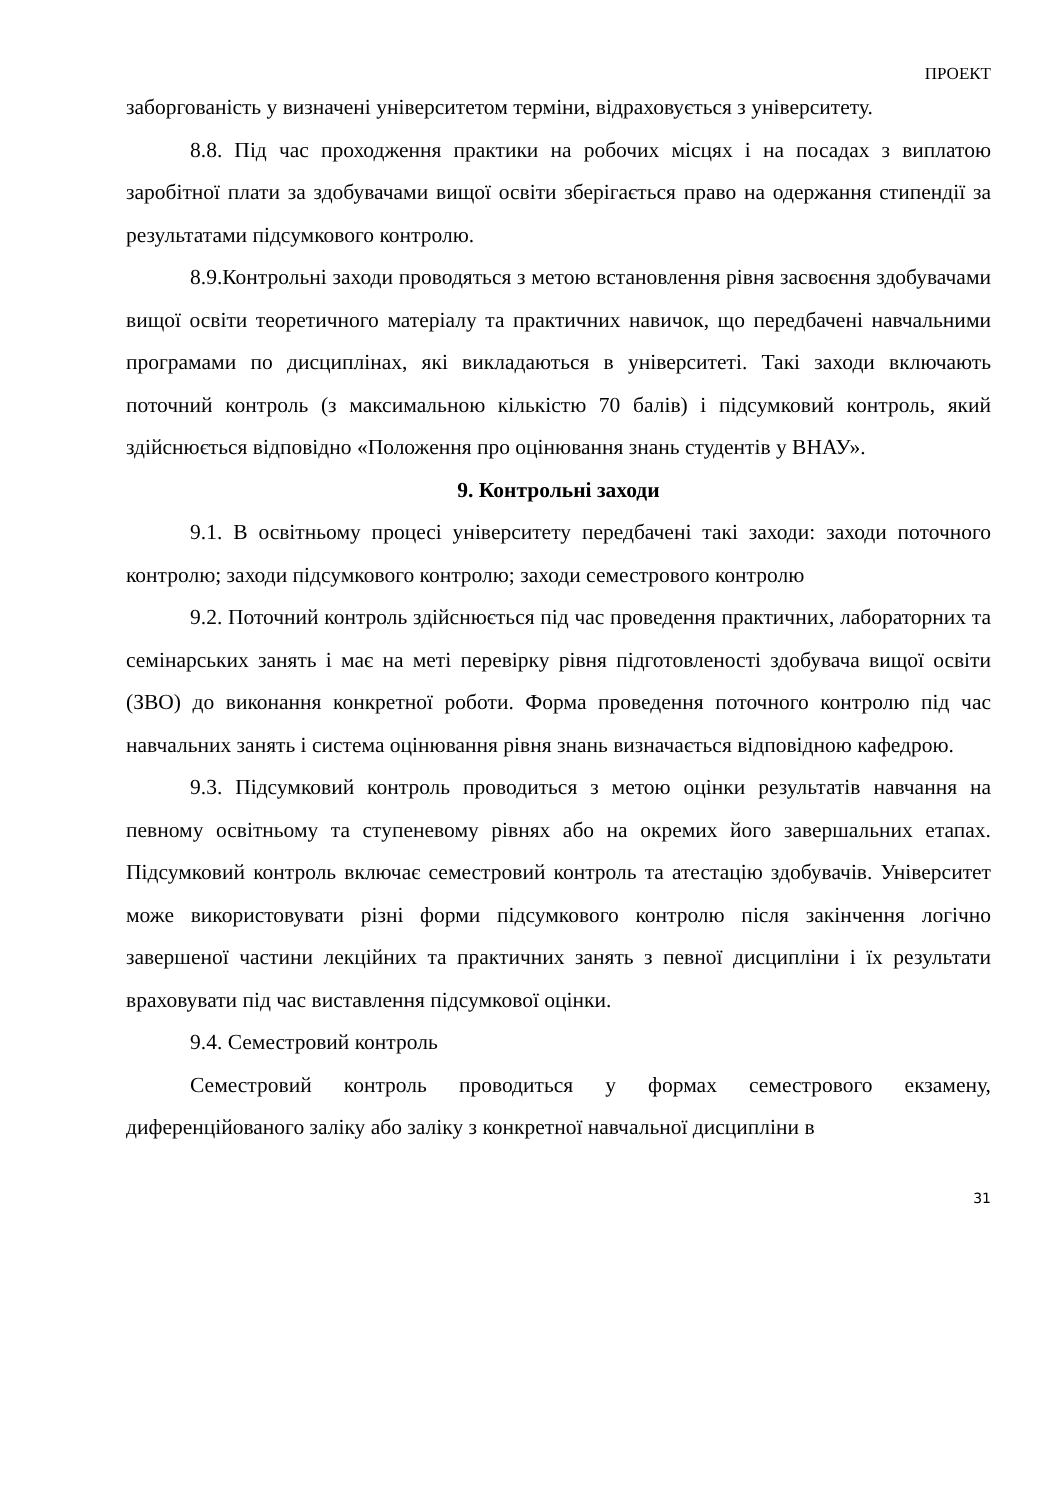ПРОЕКТ
заборгованість у визначені університетом терміни, відраховується з університету.
8.8. Під час проходження практики на робочих місцях і на посадах з виплатою заробітної плати за здобувачами вищої освіти зберігається право на одержання стипендії за результатами підсумкового контролю.
8.9.Контрольні заходи проводяться з метою встановлення рівня засвоєння здобувачами вищої освіти теоретичного матеріалу та практичних навичок, що передбачені навчальними програмами по дисциплінах, які викладаються в університеті. Такі заходи включають поточний контроль (з максимальною кількістю 70 балів) і підсумковий контроль, який здійснюється відповідно «Положення про оцінювання знань студентів у ВНАУ».
9. Контрольні заходи
9.1. В освітньому процесі університету передбачені такі заходи: заходи поточного контролю; заходи підсумкового контролю; заходи семестрового контролю
9.2. Поточний контроль здійснюється під час проведення практичних, лабораторних та семінарських занять і має на меті перевірку рівня підготовленості здобувача вищої освіти (ЗВО) до виконання конкретної роботи. Форма проведення поточного контролю під час навчальних занять і система оцінювання рівня знань визначається відповідною кафедрою.
9.3. Підсумковий контроль проводиться з метою оцінки результатів навчання на певному освітньому та ступеневому рівнях або на окремих його завершальних етапах. Підсумковий контроль включає семестровий контроль та атестацію здобувачів. Університет може використовувати різні форми підсумкового контролю після закінчення логічно завершеної частини лекційних та практичних занять з певної дисципліни і їх результати враховувати під час виставлення підсумкової оцінки.
9.4. Семестровий контроль
Семестровий контроль проводиться у формах семестрового екзамену, диференційованого заліку або заліку з конкретної навчальної дисципліни в
31